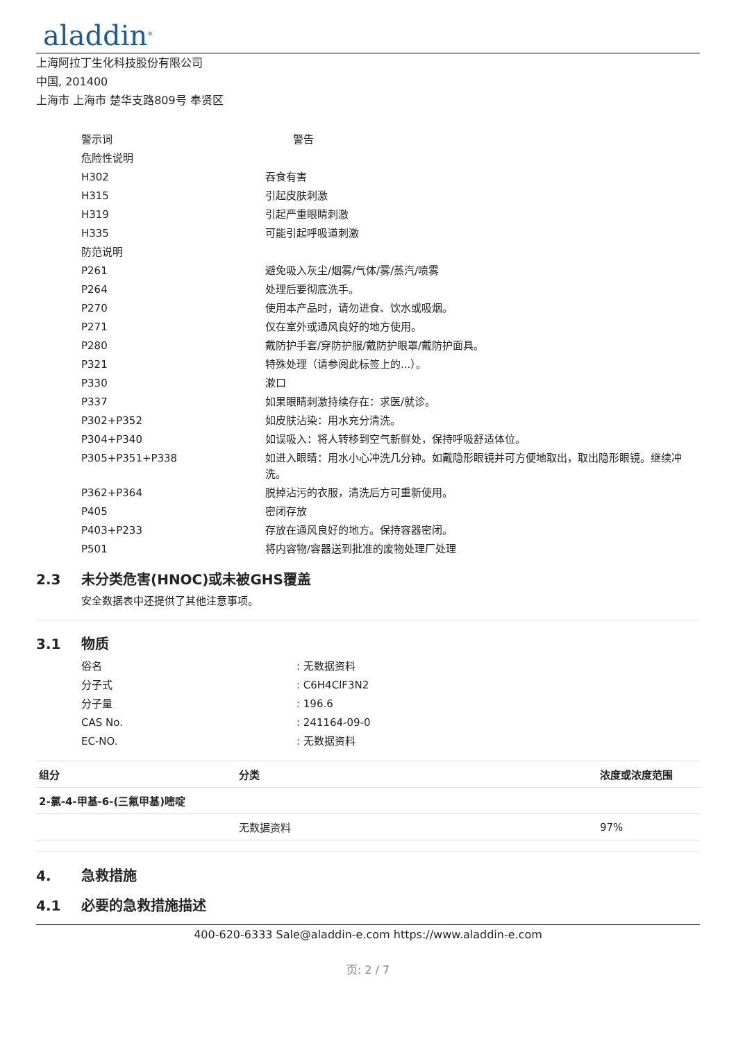aladdin<sup>®</sup>
上海阿拉丁生化科技股份有限公司
中国, 201400
上海市 上海市 楚华支路809号 奉贤区
| 警示词 | 警告 |
| 危险性说明 | |
| H302 | 吞食有害 |
| H315 | 引起皮肤刺激 |
| H319 | 引起严重眼睛刺激 |
| H335 | 可能引起呼吸道刺激 |
| 防范说明 | |
| P261 | 避免吸入灰尘/烟雾/气体/雾/蒸汽/喷雾 |
| P264 | 处理后要彻底洗手。 |
| P270 | 使用本产品时，请勿进食、饮水或吸烟。 |
| P271 | 仅在室外或通风良好的地方使用。 |
| P280 | 戴防护手套/穿防护服/戴防护眼罩/戴防护面具。 |
| P321 | 特殊处理（请参阅此标签上的...）。 |
| P330 | 漱口 |
| P337 | 如果眼睛刺激持续存在：求医/就诊。 |
| P302+P352 | 如皮肤沾染：用水充分清洗。 |
| P304+P340 | 如误吸入：将人转移到空气新鲜处，保持呼吸舒适体位。 |
| P305+P351+P338 | 如进入眼睛：用水小心冲洗几分钟。如戴隐形眼镜并可方便地取出，取出隐形眼镜。继续冲洗。 |
| P362+P364 | 脱掉沾污的衣服，清洗后方可重新使用。 |
| P405 | 密闭存放 |
| P403+P233 | 存放在通风良好的地方。保持容器密闭。 |
| P501 | 将内容物/容器送到批准的废物处理厂处理 |
2.3 未分类危害(HNOC)或未被GHS覆盖
安全数据表中还提供了其他注意事项。
3.1 物质
| 俗名 | : 无数据资料 |
| 分子式 | : C6H4ClF3N2 |
| 分子量 | : 196.6 |
| CAS No. | : 241164-09-0 |
| EC-NO. | : 无数据资料 |
| 组分 | 分类 | 浓度或浓度范围 |
| --- | --- | --- |
| 2-氯-4-甲基-6-(三氟甲基)嘧啶 | | |
| | 无数据资料 | 97% |
4. 急救措施
4.1 必要的急救措施描述
400-620-6333 Sale@aladdin-e.com https://www.aladdin-e.com
页: 2 / 7